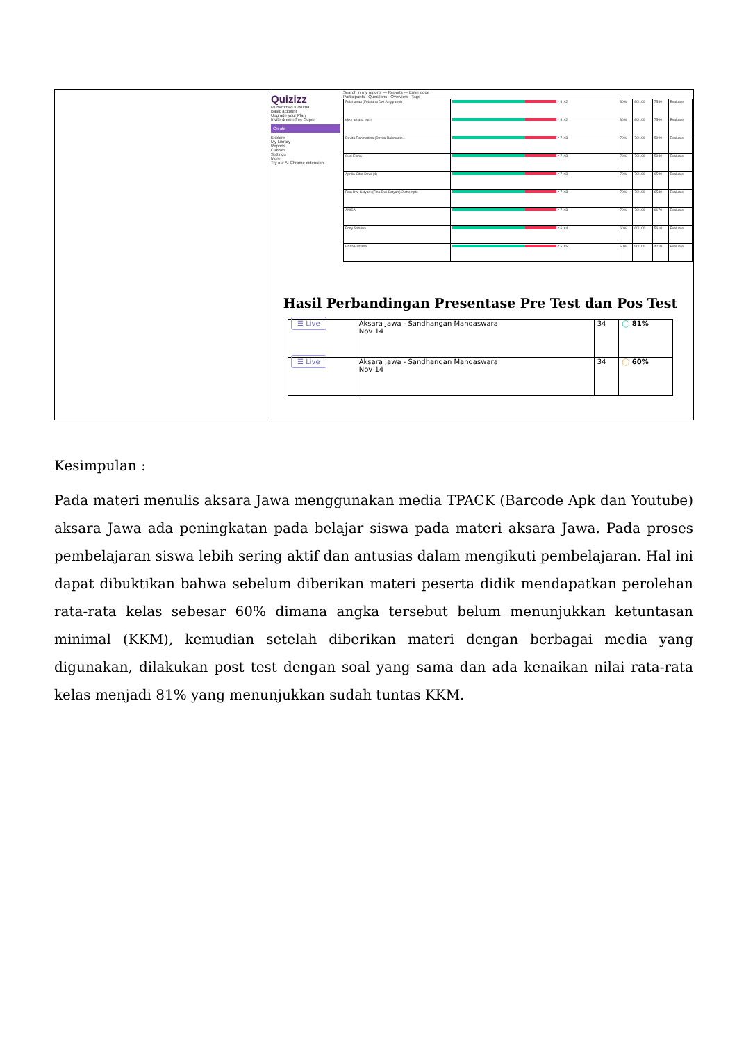| | Quizizz Muhammad Kusuma Basic account Upgrade your Plan Invite & earn free Super Create Explore My Library Reports Classes Settings More Try our AI Chrome extension Search in my reports — Reports — Enter code Participants Questions Overview Tags / Febri anaa (Febriana Dwi Anggraeni) / ✓8 ✕2 / 80% / 80/100 / 7580 / Evaluate / / ekky amalia putri / ✓8 ✕2 / 80% / 80/100 / 7500 / Evaluate / / Devita Rahmadina (Devita Rahmadin... / ✓7 ✕3 / 70% / 70/100 / 5990 / Evaluate / / Suci Elena / ✓7 ✕3 / 70% / 70/100 / 5930 / Evaluate / / Aprilia Citra Dewi (4) / ✓7 ✕3 / 70% / 70/100 / 6590 / Evaluate / / Fina Dwi Setyani (Fina Dwi Setyani) 2 attempts / ✓7 ✕3 / 70% / 70/100 / 6530 / Evaluate / / ANISA / ✓7 ✕3 / 70% / 70/100 / 6170 / Evaluate / / Fony Sabrina / ✓6 ✕4 / 60% / 60/100 / 5610 / Evaluate / / Rosa Ristiana / ✓5 ✕5 / 50% / 50/100 / 4210 / Evaluate / Hasil Perbandingan Presentase Pre Test dan Pos Test / ☰ Live / Aksara Jawa - Sandhangan Mandaswara Nov 14 / 34 / ◯ 81% / / ☰ Live / Aksara Jawa - Sandhangan Mandaswara Nov 14 / 34 / ◯ 60% / |
Kesimpulan :
Pada materi menulis aksara Jawa menggunakan media TPACK (Barcode Apk dan Youtube) aksara Jawa ada peningkatan pada belajar siswa pada materi aksara Jawa. Pada proses pembelajaran siswa lebih sering aktif dan antusias dalam mengikuti pembelajaran. Hal ini dapat dibuktikan bahwa sebelum diberikan materi peserta didik mendapatkan perolehan rata-rata kelas sebesar 60% dimana angka tersebut belum menunjukkan ketuntasan minimal (KKM), kemudian setelah diberikan materi dengan berbagai media yang digunakan, dilakukan post test dengan soal yang sama dan ada kenaikan nilai rata-rata kelas menjadi 81% yang menunjukkan sudah tuntas KKM.